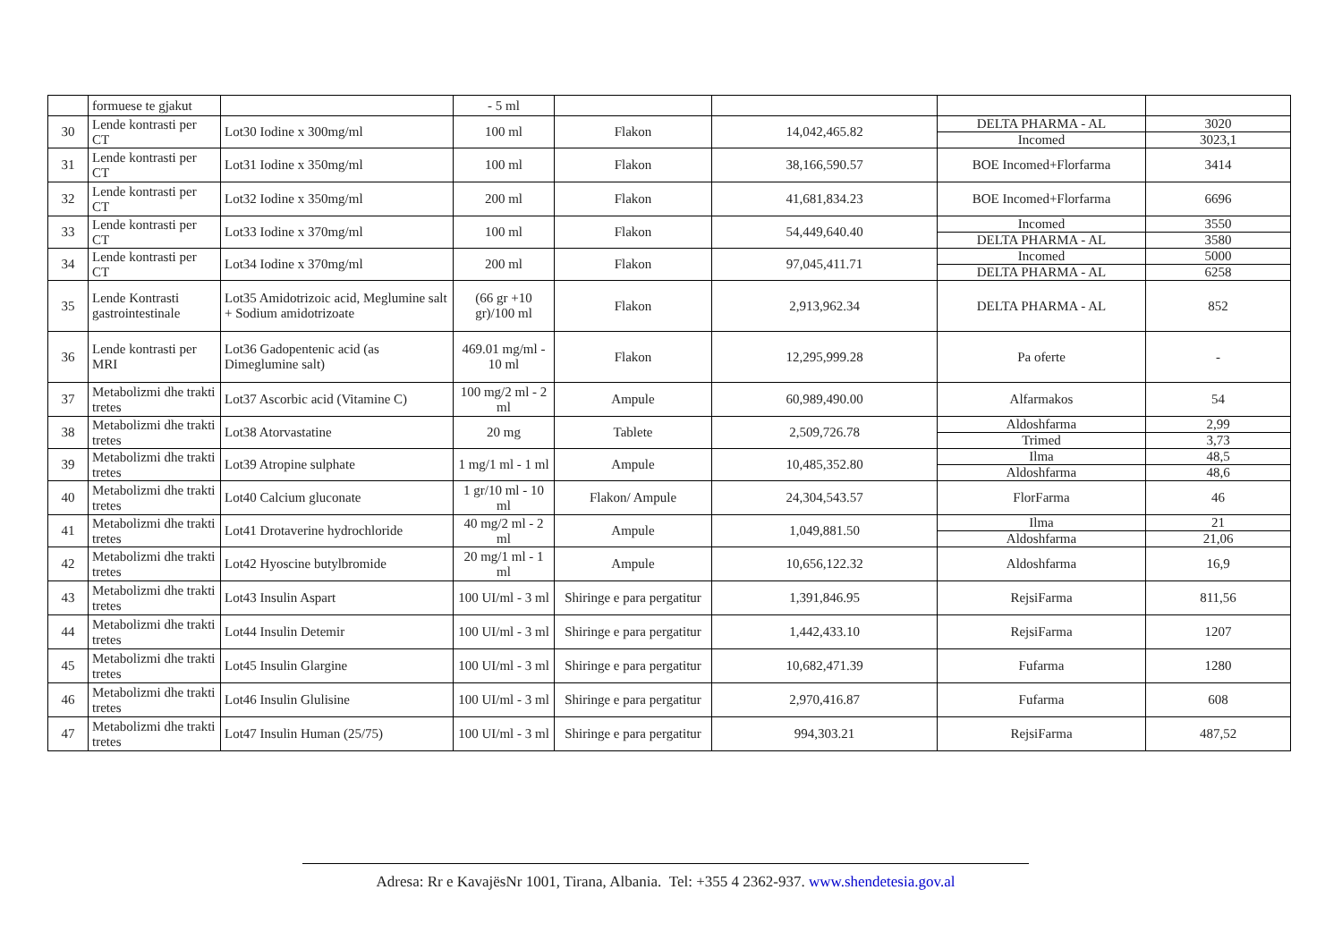| | formuese te gjakut | | - 5 ml | | | | |
| 30 | Lende kontrasti per CT | Lot30 Iodine x 300mg/ml | 100 ml | Flakon | 14,042,465.82 | DELTA PHARMA - AL | 3020 |
| | | | | | | Incomed | 3023,1 |
| 31 | Lende kontrasti per CT | Lot31 Iodine x 350mg/ml | 100 ml | Flakon | 38,166,590.57 | BOE Incomed+Florfarma | 3414 |
| 32 | Lende kontrasti per CT | Lot32 Iodine x 350mg/ml | 200 ml | Flakon | 41,681,834.23 | BOE Incomed+Florfarma | 6696 |
| 33 | Lende kontrasti per CT | Lot33 Iodine x 370mg/ml | 100 ml | Flakon | 54,449,640.40 | Incomed | 3550 |
| | | | | | | DELTA PHARMA - AL | 3580 |
| 34 | Lende kontrasti per CT | Lot34 Iodine x 370mg/ml | 200 ml | Flakon | 97,045,411.71 | Incomed | 5000 |
| | | | | | | DELTA PHARMA - AL | 6258 |
| 35 | Lende Kontrasti gastrointestinale | Lot35 Amidotrizoic acid, Meglumine salt + Sodium amidotrizoate | (66 gr +10 gr)/100 ml | Flakon | 2,913,962.34 | DELTA PHARMA - AL | 852 |
| 36 | Lende kontrasti per MRI | Lot36 Gadopentenic acid (as Dimeglumine salt) | 469.01 mg/ml - 10 ml | Flakon | 12,295,999.28 | Pa oferte | - |
| 37 | Metabolizmi dhe trakti tretes | Lot37 Ascorbic acid (Vitamine C) | 100 mg/2 ml - 2 ml | Ampule | 60,989,490.00 | Alfarmakos | 54 |
| 38 | Metabolizmi dhe trakti tretes | Lot38 Atorvastatine | 20 mg | Tablete | 2,509,726.78 | Aldoshfarma | 2,99 |
| | | | | | | Trimed | 3,73 |
| 39 | Metabolizmi dhe trakti tretes | Lot39 Atropine sulphate | 1 mg/1 ml - 1 ml | Ampule | 10,485,352.80 | Ilma | 48,5 |
| | | | | | | Aldoshfarma | 48,6 |
| 40 | Metabolizmi dhe trakti tretes | Lot40 Calcium gluconate | 1 gr/10 ml - 10 ml | Flakon/ Ampule | 24,304,543.57 | FlorFarma | 46 |
| 41 | Metabolizmi dhe trakti tretes | Lot41 Drotaverine hydrochloride | 40 mg/2 ml - 2 ml | Ampule | 1,049,881.50 | Ilma | 21 |
| | | | | | | Aldoshfarma | 21,06 |
| 42 | Metabolizmi dhe trakti tretes | Lot42 Hyoscine butylbromide | 20 mg/1 ml - 1 ml | Ampule | 10,656,122.32 | Aldoshfarma | 16,9 |
| 43 | Metabolizmi dhe trakti tretes | Lot43 Insulin Aspart | 100 UI/ml - 3 ml | Shiringe e para pergatitur | 1,391,846.95 | RejsiFarma | 811,56 |
| 44 | Metabolizmi dhe trakti tretes | Lot44 Insulin Detemir | 100 UI/ml - 3 ml | Shiringe e para pergatitur | 1,442,433.10 | RejsiFarma | 1207 |
| 45 | Metabolizmi dhe trakti tretes | Lot45 Insulin Glargine | 100 UI/ml - 3 ml | Shiringe e para pergatitur | 10,682,471.39 | Fufarma | 1280 |
| 46 | Metabolizmi dhe trakti tretes | Lot46 Insulin Glulisine | 100 UI/ml - 3 ml | Shiringe e para pergatitur | 2,970,416.87 | Fufarma | 608 |
| 47 | Metabolizmi dhe trakti tretes | Lot47 Insulin Human (25/75) | 100 UI/ml - 3 ml | Shiringe e para pergatitur | 994,303.21 | RejsiFarma | 487,52 |
Adresa: Rr e KavajësNr 1001, Tirana, Albania. Tel: +355 4 2362-937. www.shendetesia.gov.al